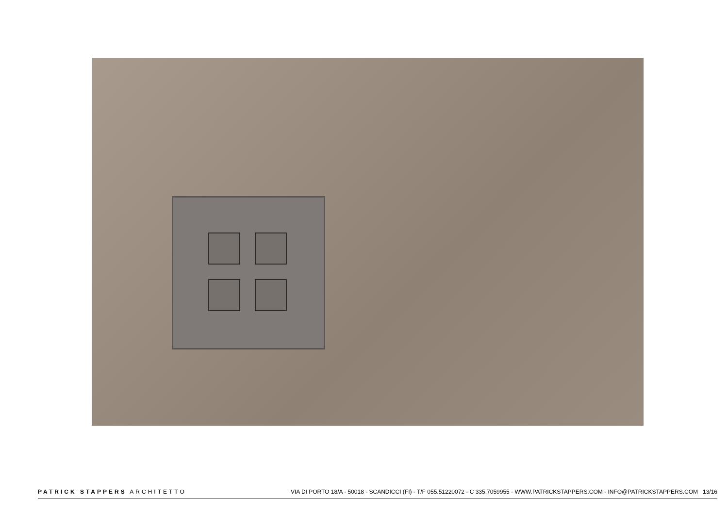PATRICK STAPPERS ARCHITETTO VIA DI PORTO 18/A - 50018 - SCANDICCI (FI) - T/F 055.51220072 - C 335.7059955 - WWW.PATRICKSTAPPERS.COM - INFO@PATRICKSTAPPERS.COM 13/16